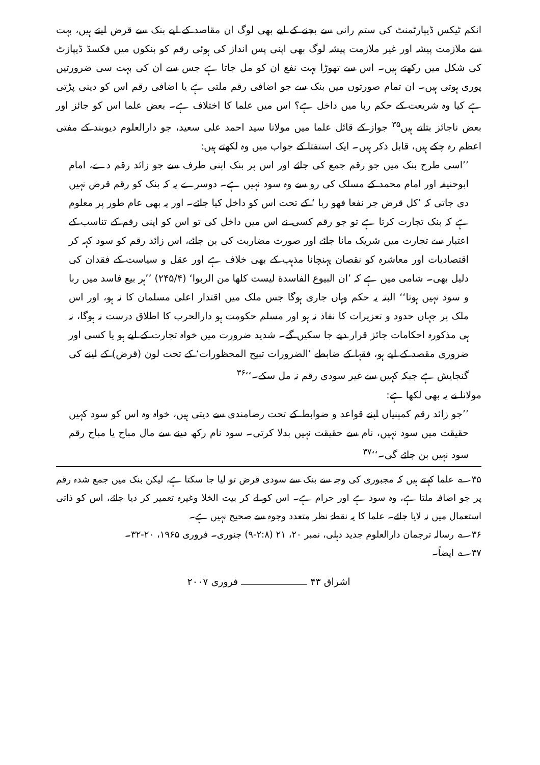انکم ٹیکس ڈیپارٹمنٹ کی ستم رانی سے بچنے کے لیے بھی لوگ ان مقاصد کے لیے بنک سے قرض لیتے ہیں، بہت سے ملازمت پیشہ اور غیر ملازمت پیشہ لوگ بھی اپنی پس انداز کی ہوئی رقم کو بنکوں میں فکسڈ ڈیپازٹ کی شکل میں رکھتے ہیں۔ اس سے تھوڑا بہت نفع ان کو مل جاتا ہے جس سے ان کی بہت سی ضرورتیں پوری ہوتی ہیں۔ ان تمام صورتوں میں بنک سے جو اضافی رقم ملتی ہے یا اضافی رقم اس کو دینی پڑتی ہے کیا وہ شریعت کے حکم ربا میں داخل ہے؟ اس میں علما کا اختلاف ہے۔ بعض علما اس کو جائز اور بعض ناجائز بتاتے ہیں<sup>۳۵</sup> جواز کے قائل علما میں مولانا سید احمد علی سعید، جو دارالعلوم دیوبند کے مفتی اعظم رہ چکے ہیں، قابل ذکر ہیں۔ ایک استفتا کے جواب میں وہ لکھتے ہیں:
’’اسی طرح بنک میں جو رقم جمع کی جائے اور اس پر بنک اپنی طرف سے جو زائد رقم دے، امام ابوحنیفہ اور امام محمد کے مسلک کی رو سے وہ سود نہیں ہے۔ دوسرے یہ کہ بنک کو رقم قرض نہیں دی جاتی کہ ’کل قرض جر نفعا فھو ربا ‘ کے تحت اس کو داخل کیا جائے۔ اور یہ بھی عام طور پر معلوم ہے کہ بنک تجارت کرتا ہے تو جو رقم کسی نے اس میں داخل کی تو اس کو اپنی رقم کے تناسب کے اعتبار سے تجارت میں شریک مانا جائے اور صورت مضاربت کی بن جائے، اس زائد رقم کو سود کہہ کر اقتصادیات اور معاشرہ کو نقصان پہنچانا مذہب کے بھی خلاف ہے اور عقل و سیاست کے فقدان کی دلیل بھی۔ شامی میں ہے کہ ’ان البیوع الفاسدة لیست کلھا من الربوا‘ (۲۴۵/۴) ’’ہر بیع فاسد میں ربا و سود نہیں ہوتا‘‘ البتہ یہ حکم وہاں جاری ہوگا جس ملک میں اقتدار اعلیٰ مسلمان کا نہ ہو، اور اس ملک پر جہاں حدود و تعزیرات کا نفاذ نہ ہو اور مسلم حکومت ہو دارالحرب کا اطلاق درست نہ ہوگا، نہ ہی مذکورہ احکامات جائز قرار دیے جا سکیں گے۔ شدید ضرورت میں خواہ تجارت کے لیے ہو یا کسی اور ضروری مقصد کے لیے ہو، فقہا کے ضابطے ’الضرورات تبیح المحظورات‘ کے تحت لون (قرض) کے لینے کی گنجایش ہے جبکہ کہیں سے غیر سودی رقم نہ مل سکے۔‘‘<sup>۳۶</sup>
مولانا نے یہ بھی لکھا ہے:
’’جو زائد رقم کمپنیاں اپنے قواعد و ضوابط کے تحت رضامندی سے دیتی ہیں، خواہ وہ اس کو سود کہیں حقیقت میں سود نہیں، نام سے حقیقت نہیں بدلا کرتی۔ سود نام رکھ دینے سے مال مباح یا مباح رقم سود نہیں بن جائے گی۔‘‘<sup>۳۷</sup>
۳۵؎ علما کہتے ہیں کہ مجبوری کی وجہ سے بنک سے سودی قرض تو لیا جا سکتا ہے، لیکن بنک میں جمع شدہ رقم پر جو اضافہ ملتا ہے، وہ سود ہے اور حرام ہے۔ اس کو لے کر بیت الخلا وغیرہ تعمیر کر دیا جائے، اس کو ذاتی استعمال میں نہ لایا جائے۔ علما کا یہ نقطۂ نظر متعدد وجوہ سے صحیح نہیں ہے۔
۳۶؎ رسالہ ترجمان دارالعلوم جدید دہلی، نمبر ۲۰، ۲۱ (۲:۸-۹) جنوری۔ فروری ۱۹۶۵، ۲۰-۳۲۔
۳۷؎ ایضاً۔
اشراق ۴۳ فروری ۲۰۰۷